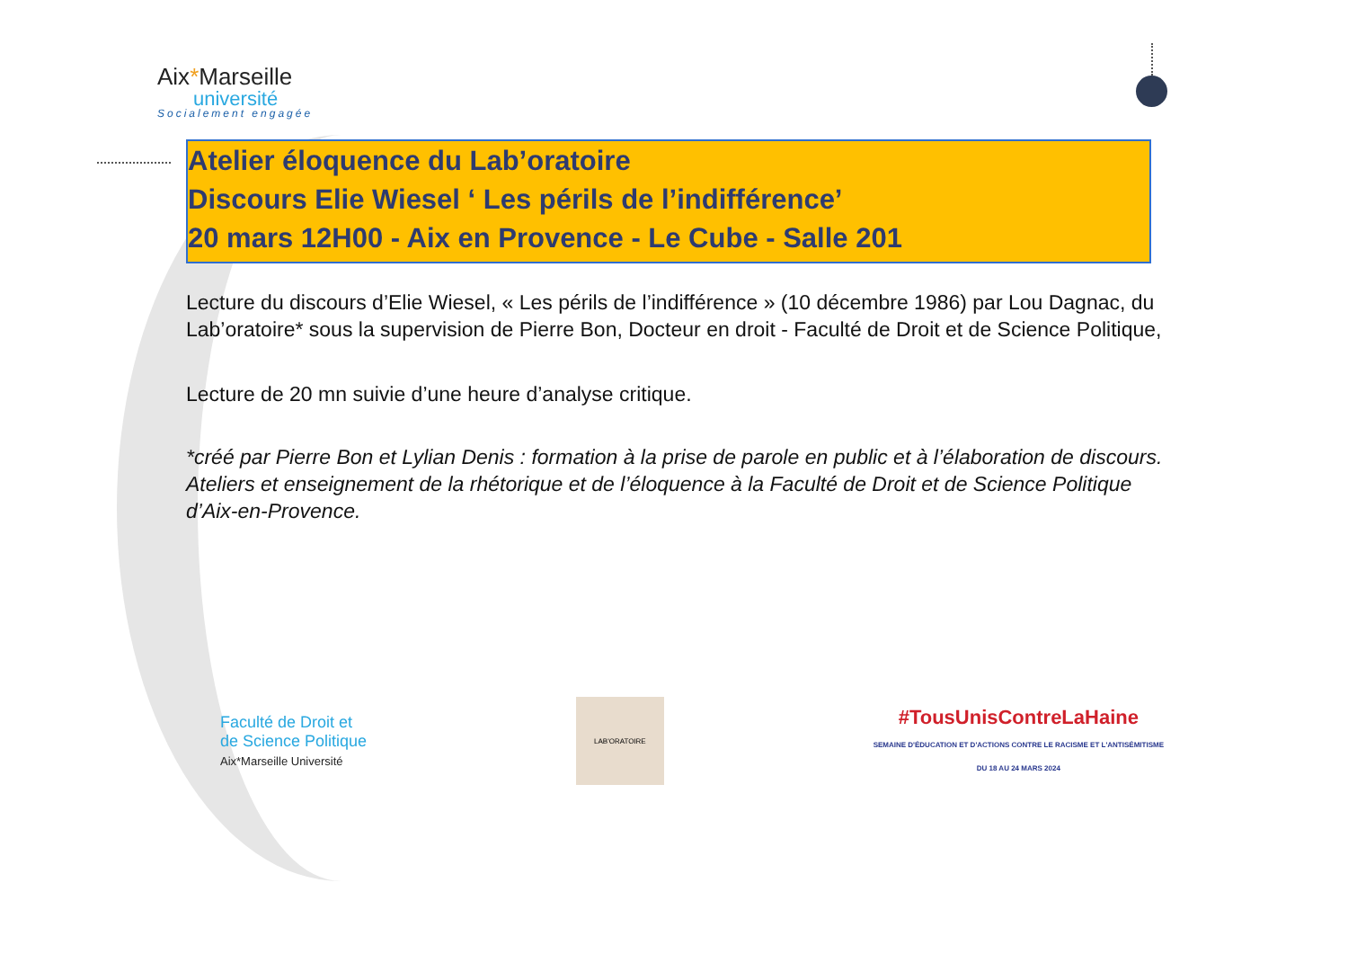Aix*Marseille
université
Socialement engagée
Atelier éloquence du Lab’oratoire
Discours Elie Wiesel ‘ Les périls de l’indifférence’
20 mars 12H00 - Aix en Provence - Le Cube - Salle 201
Lecture du discours d’Elie Wiesel, « Les périls de l’indifférence » (10 décembre 1986) par Lou Dagnac, du Lab’oratoire* sous la supervision de Pierre Bon, Docteur en droit - Faculté de Droit et de Science Politique,
Lecture de 20 mn suivie d’une heure d’analyse critique.
*créé par Pierre Bon et Lylian Denis : formation à la prise de parole en public et à l’élaboration de discours. Ateliers et enseignement de la rhétorique et de l’éloquence à la Faculté de Droit et de Science Politique d’Aix-en-Provence.
Faculté de Droit et
de Science Politique
Aix*Marseille Université
LAB'ORATOIRE
#TousUnisContreLaHaine
SEMAINE D'ÉDUCATION ET D'ACTIONS CONTRE LE RACISME ET L'ANTISÉMITISME
DU 18 AU 24 MARS 2024